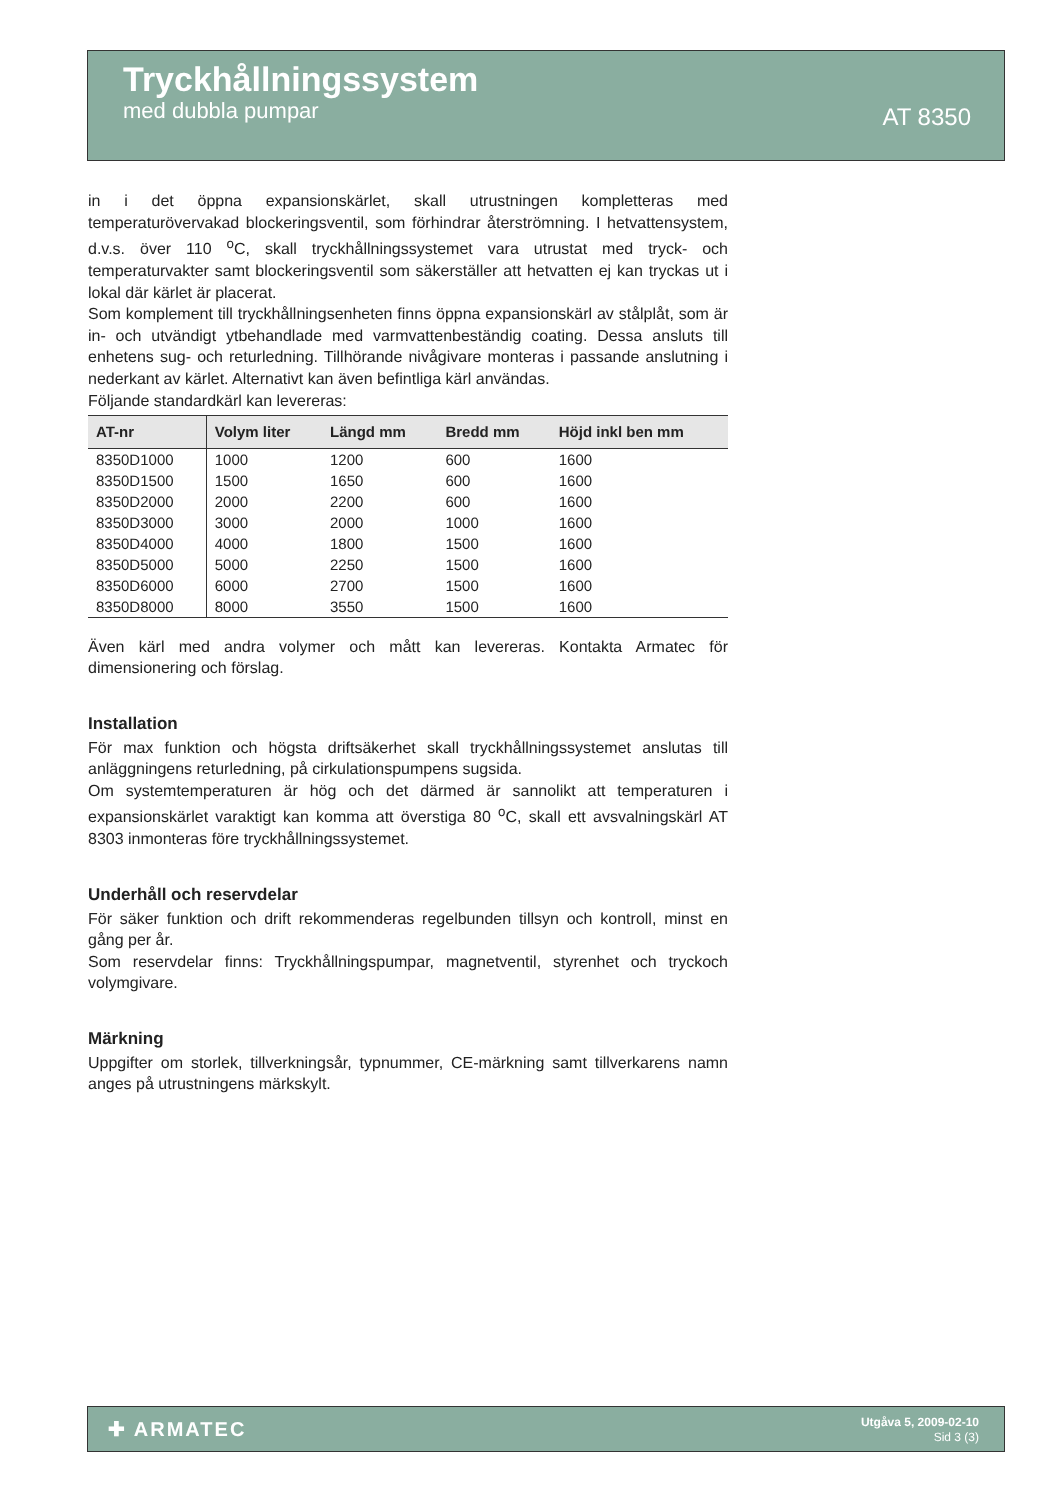Tryckhållningssystem
med dubbla pumpar
AT 8350
in i det öppna expansionskärlet, skall utrustningen kompletteras med temperaturövervakad blockeringsventil, som förhindrar återströmning. I hetvattensystem, d.v.s. över 110 <sup>o</sup>C, skall tryckhållningssystemet vara utrustat med tryck- och temperaturvakter samt blockeringsventil som säkerställer att hetvatten ej kan tryckas ut i lokal där kärlet är placerat.
Som komplement till tryckhållningsenheten finns öppna expansionskärl av stålplåt, som är in- och utvändigt ytbehandlade med varmvattenbeständig coating. Dessa ansluts till enhetens sug- och returledning. Tillhörande nivågivare monteras i passande anslutning i nederkant av kärlet. Alternativt kan även befintliga kärl användas.
Följande standardkärl kan levereras:
| AT-nr | Volym liter | Längd mm | Bredd mm | Höjd inkl ben mm |
| --- | --- | --- | --- | --- |
| 8350D1000 | 1000 | 1200 | 600 | 1600 |
| 8350D1500 | 1500 | 1650 | 600 | 1600 |
| 8350D2000 | 2000 | 2200 | 600 | 1600 |
| 8350D3000 | 3000 | 2000 | 1000 | 1600 |
| 8350D4000 | 4000 | 1800 | 1500 | 1600 |
| 8350D5000 | 5000 | 2250 | 1500 | 1600 |
| 8350D6000 | 6000 | 2700 | 1500 | 1600 |
| 8350D8000 | 8000 | 3550 | 1500 | 1600 |
Även kärl med andra volymer och mått kan levereras. Kontakta Armatec för dimensionering och förslag.
Installation
För max funktion och högsta driftsäkerhet skall tryckhållningssystemet anslutas till anläggningens returledning, på cirkulationspumpens sugsida.
Om systemtemperaturen är hög och det därmed är sannolikt att temperaturen i expansionskärlet varaktigt kan komma att överstiga 80 <sup>o</sup>C, skall ett avsvalningskärl AT 8303 inmonteras före tryckhållningssystemet.
Underhåll och reservdelar
För säker funktion och drift rekommenderas regelbunden tillsyn och kontroll, minst en gång per år.
Som reservdelar finns: Tryckhållningspumpar, magnetventil, styrenhet och tryckoch volymgivare.
Märkning
Uppgifter om storlek, tillverkningsår, typnummer, CE-märkning samt tillverkarens namn anges på utrustningens märkskylt.
✚ ARMATEC
Utgåva 5, 2009-02-10
Sid 3 (3)